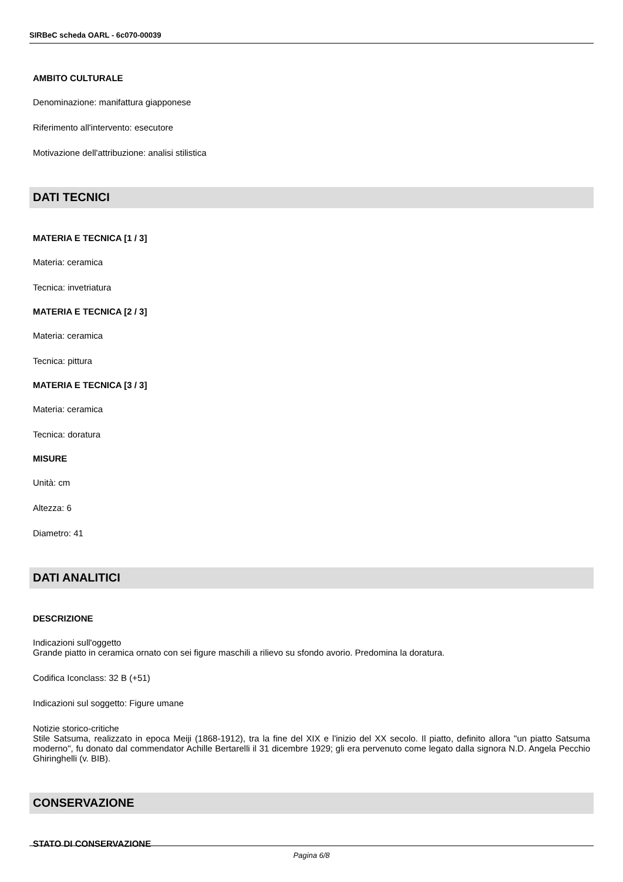SIRBeC scheda OARL - 6c070-00039
AMBITO CULTURALE
Denominazione: manifattura giapponese
Riferimento all'intervento: esecutore
Motivazione dell'attribuzione: analisi stilistica
DATI TECNICI
MATERIA E TECNICA [1 / 3]
Materia: ceramica
Tecnica: invetriatura
MATERIA E TECNICA [2 / 3]
Materia: ceramica
Tecnica: pittura
MATERIA E TECNICA [3 / 3]
Materia: ceramica
Tecnica: doratura
MISURE
Unità: cm
Altezza: 6
Diametro: 41
DATI ANALITICI
DESCRIZIONE
Indicazioni sull'oggetto
Grande piatto in ceramica ornato con sei figure maschili a rilievo su sfondo avorio. Predomina la doratura.
Codifica Iconclass: 32 B (+51)
Indicazioni sul soggetto: Figure umane
Notizie storico-critiche
Stile Satsuma, realizzato in epoca Meiji (1868-1912), tra la fine del XIX e l'inizio del XX secolo. Il piatto, definito allora "un piatto Satsuma moderno", fu donato dal commendator Achille Bertarelli il 31 dicembre 1929; gli era pervenuto come legato dalla signora N.D. Angela Pecchio Ghiringhelli (v. BIB).
CONSERVAZIONE
STATO DI CONSERVAZIONE
Pagina 6/8